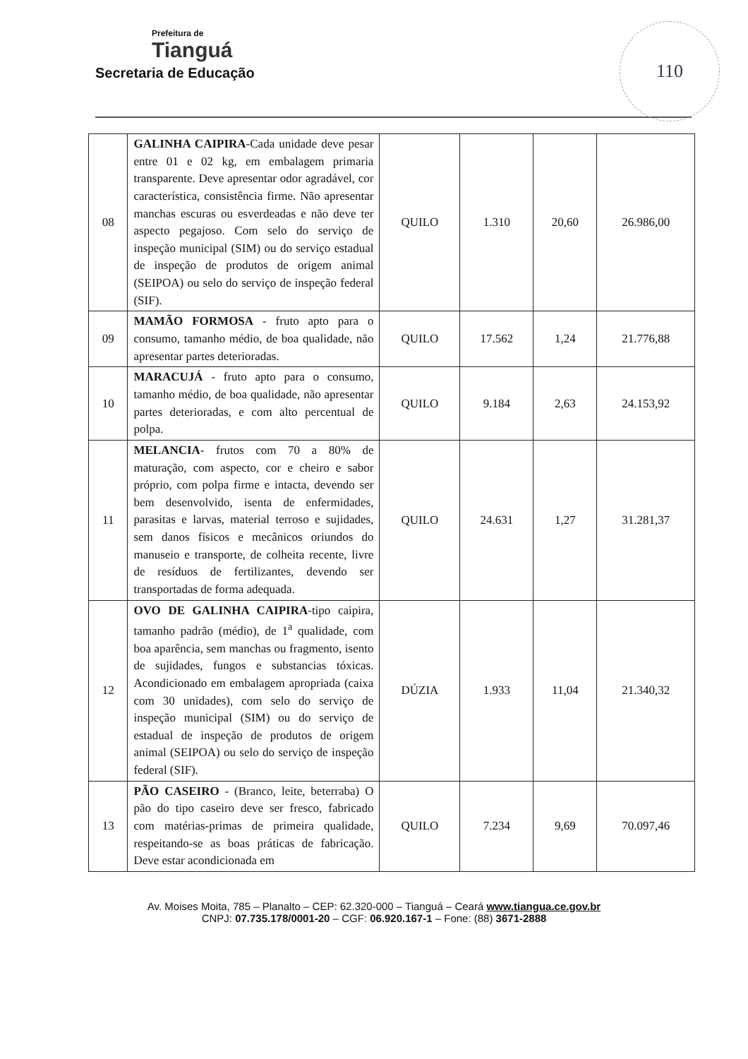Prefeitura de
Tianguá
Secretaria de Educação
110
| 08 | GALINHA CAIPIRA -Cada unidade deve pesar entre 01 e 02 kg, em embalagem primaria transparente. Deve apresentar odor agradável, cor característica, consistência firme. Não apresentar manchas escuras ou esverdeadas e não deve ter aspecto pegajoso. Com selo do serviço de inspeção municipal (SIM) ou do serviço estadual de inspeção de produtos de origem animal (SEIPOA) ou selo do serviço de inspeção federal (SIF). | QUILO | 1.310 | 20,60 | 26.986,00 |
| 09 | MAMÃO FORMOSA - fruto apto para o consumo, tamanho médio, de boa qualidade, não apresentar partes deterioradas. | QUILO | 17.562 | 1,24 | 21.776,88 |
| 10 | MARACUJÁ - fruto apto para o consumo, tamanho médio, de boa qualidade, não apresentar partes deterioradas, e com alto percentual de polpa. | QUILO | 9.184 | 2,63 | 24.153,92 |
| 11 | MELANCIA - frutos com 70 a 80% de maturação, com aspecto, cor e cheiro e sabor próprio, com polpa firme e intacta, devendo ser bem desenvolvido, isenta de enfermidades, parasitas e larvas, material terroso e sujidades, sem danos físicos e mecânicos oriundos do manuseio e transporte, de colheita recente, livre de resíduos de fertilizantes, devendo ser transportadas de forma adequada. | QUILO | 24.631 | 1,27 | 31.281,37 |
| 12 | OVO DE GALINHA CAIPIRA -tipo caipira, tamanho padrão (médio), de 1<sup>a</sup> qualidade, com boa aparência, sem manchas ou fragmento, isento de sujidades, fungos e substancias tóxicas. Acondicionado em embalagem apropriada (caixa com 30 unidades), com selo do serviço de inspeção municipal (SIM) ou do serviço de estadual de inspeção de produtos de origem animal (SEIPOA) ou selo do serviço de inspeção federal (SIF). | DÚZIA | 1.933 | 11,04 | 21.340,32 |
| 13 | PÃO CASEIRO - (Branco, leite, beterraba) O pão do tipo caseiro deve ser fresco, fabricado com matérias-primas de primeira qualidade, respeitando-se as boas práticas de fabricação. Deve estar acondicionada em | QUILO | 7.234 | 9,69 | 70.097,46 |
Av. Moises Moita, 785 – Planalto – CEP: 62.320-000 – Tianguá – Ceará www.tiangua.ce.gov.br
CNPJ: 07.735.178/0001-20 – CGF: 06.920.167-1 – Fone: (88) 3671-2888